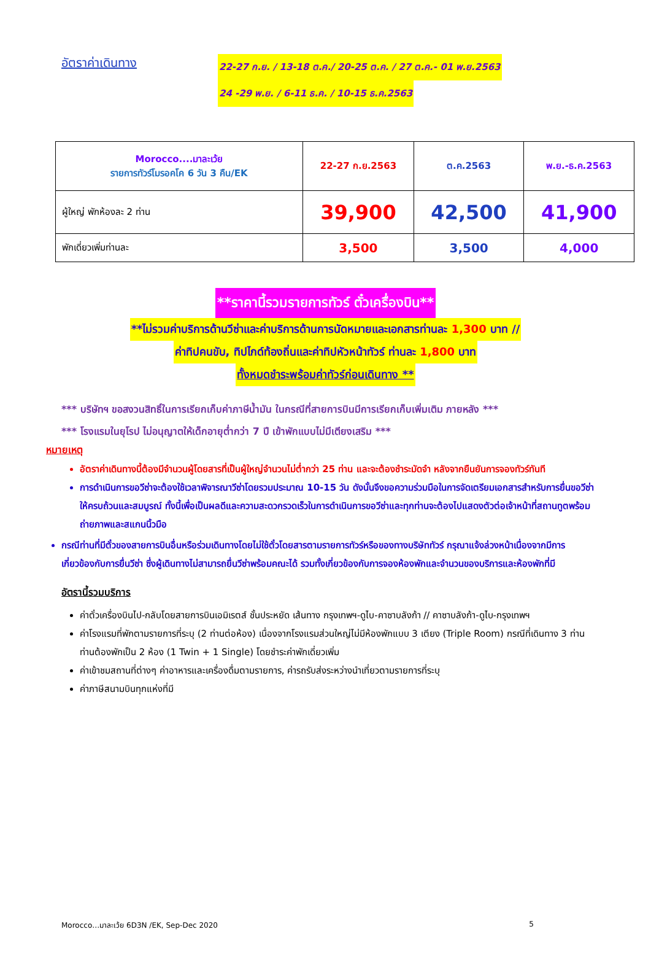อัตราค่าเดินทาง
22-27 ก.ย. / 13-18 ต.ค./ 20-25 ต.ค. / 27 ต.ค.- 01 พ.ย.2563
24 -29 พ.ย. / 6-11 ธ.ค. / 10-15 ธ.ค.2563
| Morocco....มาละเว้ย รายการทัวร์โมรอคโค 6 วัน 3 คืน/EK | 22-27 ก.ย.2563 | ต.ค.2563 | พ.ย.-ธ.ค.2563 |
| ผู้ใหญ่ พักห้องละ 2 ท่าน | 39,900 | 42,500 | 41,900 |
| พักเดี่ยวเพิ่มท่านละ | 3,500 | 3,500 | 4,000 |
**ราคานี้รวมรายการทัวร์ ตั๋วเครื่องบิน**
**ไม่รวมค่าบริการด้านวีซ่าและค่าบริการด้านการนัดหมายและเอกสารท่านละ 1,300 บาท //
ค่าทิปคนขับ, ทิปไกด์ท้องถิ่นและค่าทิปหัวหน้าทัวร์ ท่านละ 1,800 บาท
ทั้งหมดชำระพร้อมค่าทัวร์ก่อนเดินทาง **
*** บริษัทฯ ขอสงวนสิทธิ์ในการเรียกเก็บค่าภาษีน้ำมัน ในกรณีที่สายการบินมีการเรียกเก็บเพิ่มเติม ภายหลัง ***
*** โรงแรมในยุโรป ไม่อนุญาตให้เด็กอายุต่ำกว่า 7 ปี เข้าพักแบบไม่มีเตียงเสริม ***
หมายเหตุ
อัตราค่าเดินทางนี้ต้องมีจำนวนผู้โดยสารที่เป็นผู้ใหญ่จำนวนไม่ต่ำกว่า 25 ท่าน และจะต้องชำระมัดจำ หลังจากยืนยันการจองทัวร์ทันที
การดำเนินการขอวีซ่าจะต้องใช้เวลาพิจารณาวีซ่าโดยรวมประมาณ 10-15 วัน ดังนั้นจึงขอความร่วมมือในการจัดเตรียมเอกสารสำหรับการยื่นขอวีซ่าให้ครบถ้วนและสมบูรณ์ ทั้งนี้เพื่อเป็นผลดีและความสะดวกรวดเร็วในการดำเนินการขอวีซ่าและทุกท่านจะต้องไปแสดงตัวต่อเจ้าหน้าที่สถานทูตพร้อมถ่ายภาพและสแกนนิ้วมือ
กรณีท่านที่มีตั๋วของสายการบินอื่นหรือร่วมเดินทางโดยไม่ใช้ตั๋วโดยสารตามรายการทัวร์หรือของทางบริษัททัวร์ กรุณาแจ้งล่วงหน้าเนื่องจากมีการเกี่ยวข้องกับการยื่นวีซ่า ซึ่งผู้เดินทางไม่สามารถยื่นวีซ่าพร้อมคณะได้ รวมทั้งเกี่ยวข้องกับการจองห้องพักและจำนวนของบริการและห้องพักที่มี
อัตรานี้รวมบริการ
ค่าตั๋วเครื่องบินไป-กลับโดยสายการบินเอมิเรตส์ ชั้นประหยัด เส้นทาง กรุงเทพฯ-ดูไบ-คาซาบลังก้า // คาซาบลังก้า-ดูไบ-กรุงเทพฯ
ค่าโรงแรมที่พักตามรายการที่ระบุ (2 ท่านต่อห้อง) เนื่องจากโรงแรมส่วนใหญ่ไม่มีห้องพักแบบ 3 เตียง (Triple Room) กรณีที่เดินทาง 3 ท่าน ท่านต้องพักเป็น 2 ห้อง (1 Twin + 1 Single) โดยชำระค่าพักเดี่ยวเพิ่ม
ค่าเข้าชมสถานที่ต่างๆ ค่าอาหารและเครื่องดื่มตามรายการ, ค่ารถรับส่งระหว่างนำเที่ยวตามรายการที่ระบุ
ค่าภาษีสนามบินทุกแห่งที่มี
Morocco…มาละเว้ย 6D3N /EK, Sep-Dec 2020 5